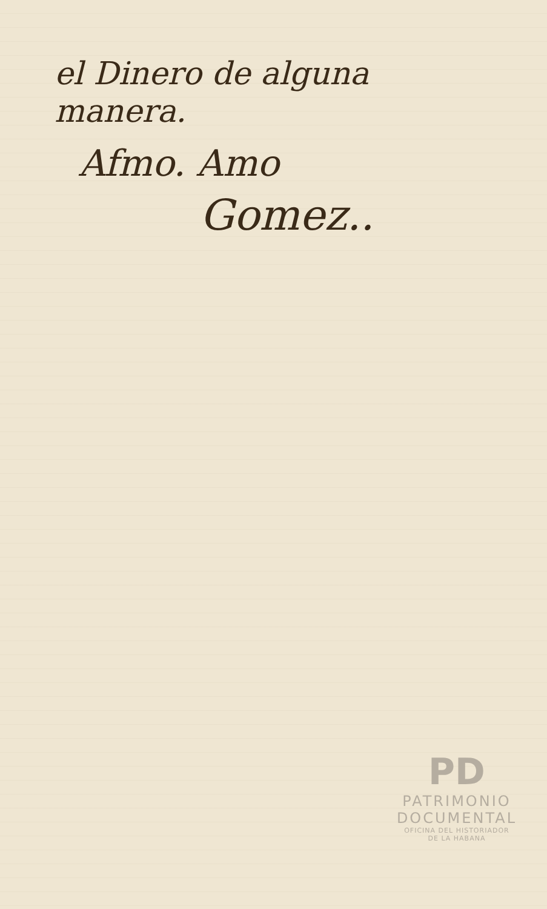el Dinero de alguna
manera.
Afmo. Amo
Gomez..
PD
PATRIMONIO
DOCUMENTAL
OFICINA DEL HISTORIADOR
DE LA HABANA